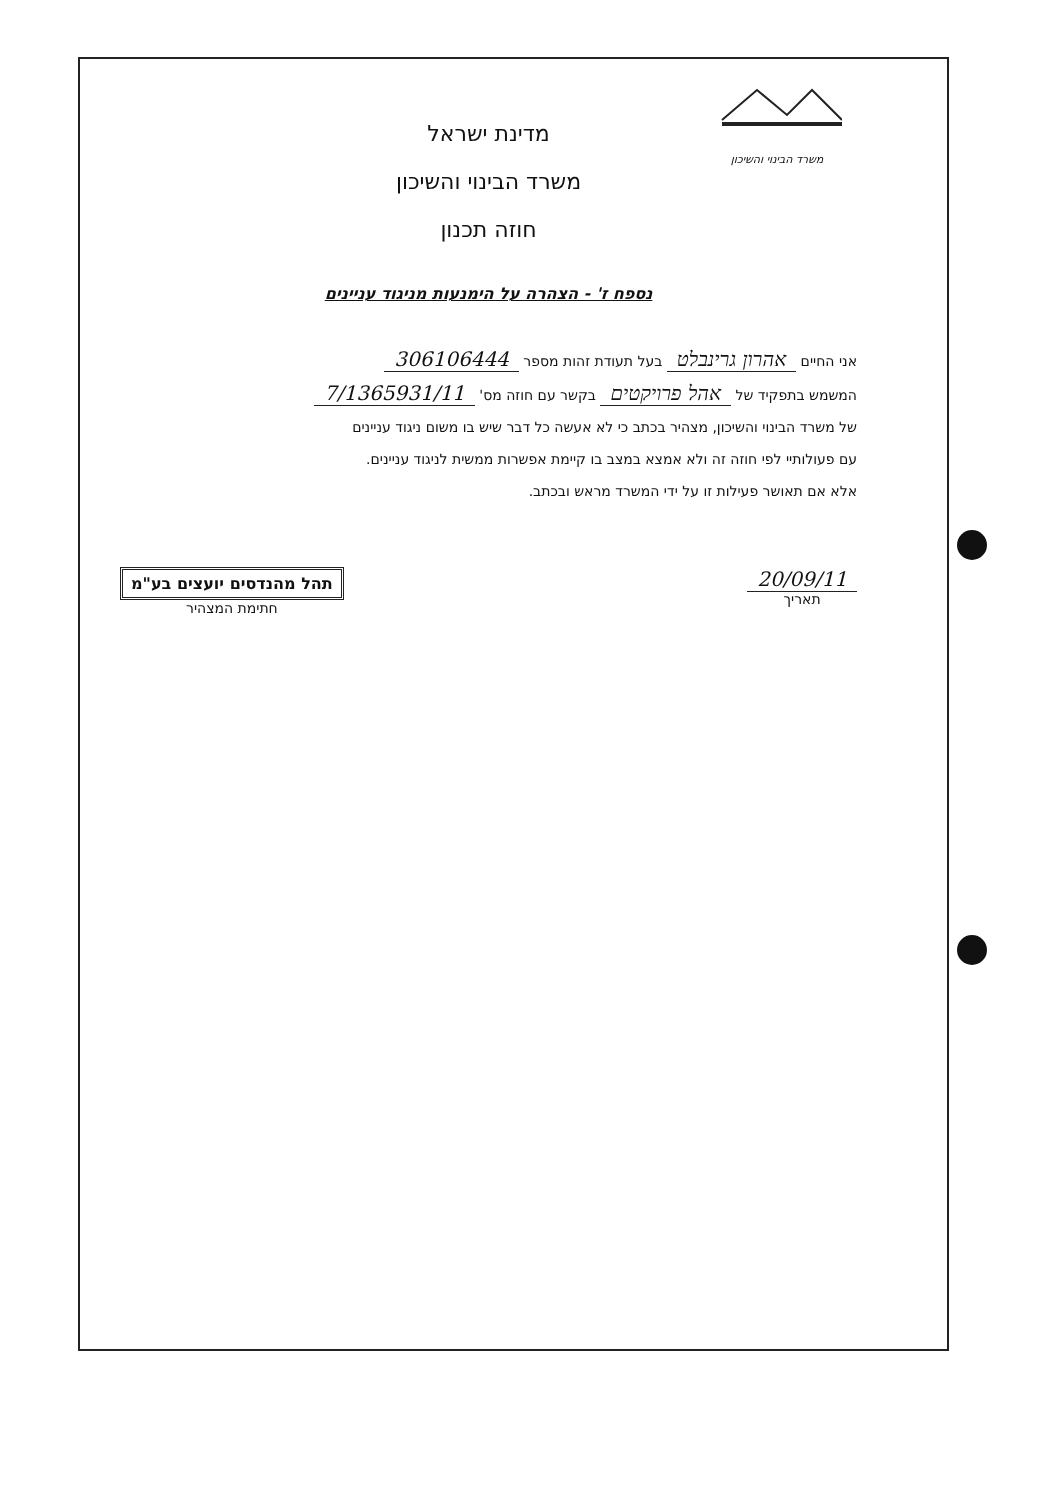משרד הבינוי והשיכון
מדינת ישראל
משרד הבינוי והשיכון
חוזה תכנון
נספח ז' - הצהרה על הימנעות מניגוד עניינים
אני החיים אהרון גרינבלט בעל תעודת זהות מספר 306106444
המשמש בתפקיד של אהל פרויקטים בקשר עם חוזה מס' 7/1365931/11
של משרד הבינוי והשיכון, מצהיר בכתב כי לא אעשה כל דבר שיש בו משום ניגוד עניינים
עם פעולותיי לפי חוזה זה ולא אמצא במצב בו קיימת אפשרות ממשית לניגוד עניינים.
אלא אם תאושר פעילות זו על ידי המשרד מראש ובכתב.
20/09/11
תאריך
תהל מהנדסים יועצים בע"מ
חתימת המצהיר